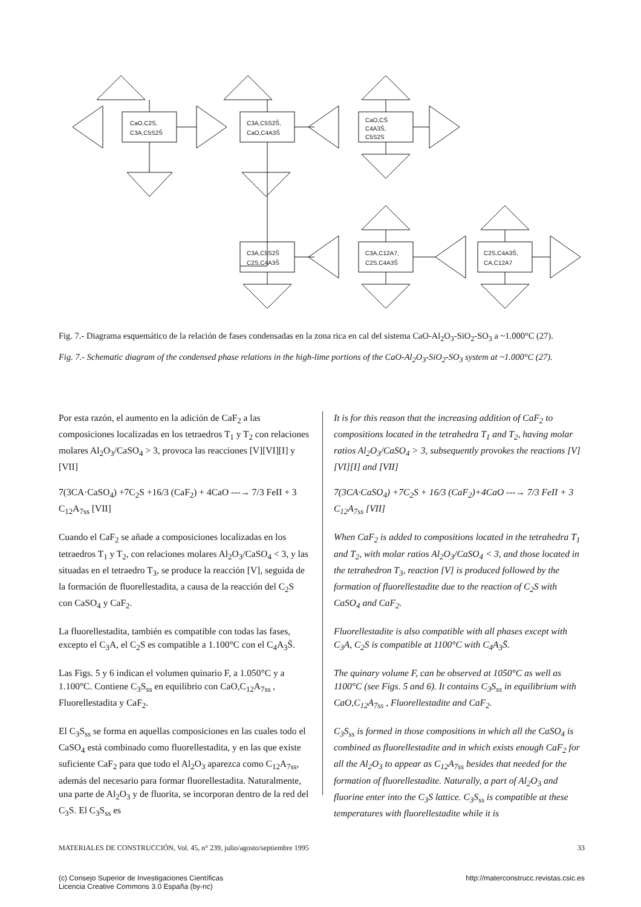CaO,C2S,
C3A,C5S2S̄
C3A,C5S2S̄,
CaO,C4A3S̄
CaO,CS̄
C4A3S̄,
C5S2S
C3A,C5S2S̄
C2S,C4A3S̄
C3A,C12A7,
C2S,C4A3S̄
C2S,C4A3S̄,
CA,C12A7
Fig. 7.- Diagrama esquemático de la relación de fases condensadas en la zona rica en cal del sistema CaO-Al<sub>2</sub>O<sub>3</sub>-SiO<sub>2</sub>-SO<sub>3</sub> a ~1.000°C (27).
Fig. 7.- Schematic diagram of the condensed phase relations in the high-lime portions of the CaO-Al<sub>2</sub>O<sub>3</sub>-SiO<sub>2</sub>-SO<sub>3</sub> system at ~1.000°C (27).
Por esta razón, el aumento en la adición de CaF<sub>2</sub> a las composiciones localizadas en los tetraedros T<sub>1</sub> y T<sub>2</sub> con relaciones molares Al<sub>2</sub>O<sub>3</sub>/CaSO<sub>4</sub> > 3, provoca las reacciones [V][VI][I] y [VII]
7(3CA·CaSO<sub>4</sub>) +7C<sub>2</sub>S +16/3 (CaF<sub>2</sub>) + 4CaO ---→ 7/3 FeII + 3 C<sub>12</sub>A<sub>7ss</sub> [VII]
Cuando el CaF<sub>2</sub> se añade a composiciones localizadas en los tetraedros T<sub>1</sub> y T<sub>2</sub>, con relaciones molares Al<sub>2</sub>O<sub>3</sub>/CaSO<sub>4</sub> < 3, y las situadas en el tetraedro T<sub>3</sub>, se produce la reacción [V], seguida de la formación de fluorellestadita, a causa de la reacción del C<sub>2</sub>S con CaSO<sub>4</sub> y CaF<sub>2</sub>.
La fluorellestadita, también es compatible con todas las fases, excepto el C<sub>3</sub>A, el C<sub>2</sub>S es compatible a 1.100°C con el C<sub>4</sub>A<sub>3</sub>S̄.
Las Figs. 5 y 6 indican el volumen quinario F, a 1.050°C y a 1.100°C. Contiene C<sub>3</sub>S<sub>ss</sub> en equilibrio con CaO,C<sub>12</sub>A<sub>7ss</sub> , Fluorellestadita y CaF<sub>2</sub>.
El C<sub>3</sub>S<sub>ss</sub> se forma en aquellas composiciones en las cuales todo el CaSO<sub>4</sub> está combinado como fluorellestadita, y en las que existe suficiente CaF<sub>2</sub> para que todo el Al<sub>2</sub>O<sub>3</sub> aparezca como C<sub>12</sub>A<sub>7ss</sub>, además del necesario para formar fluorellestadita. Naturalmente, una parte de Al<sub>2</sub>O<sub>3</sub> y de fluorita, se incorporan dentro de la red del C<sub>3</sub>S. El C<sub>3</sub>S<sub>ss</sub> es
It is for this reason that the increasing addition of CaF<sub>2</sub> to compositions located in the tetrahedra T<sub>1</sub> and T<sub>2</sub>, having molar ratios Al<sub>2</sub>O<sub>3</sub>/CaSO<sub>4</sub> > 3, subsequently provokes the reactions [V][VI][I] and [VII]
7(3CA·CaSO<sub>4</sub>) +7C<sub>2</sub>S + 16/3 (CaF<sub>2</sub>)+4CaO ---→ 7/3 FeII + 3 C<sub>12</sub>A<sub>7ss</sub> [VII]
When CaF<sub>2</sub> is added to compositions located in the tetrahedra T<sub>1</sub> and T<sub>2</sub>, with molar ratios Al<sub>2</sub>O<sub>3</sub>/CaSO<sub>4</sub> < 3, and those located in the tetrahedron T<sub>3</sub>, reaction [V] is produced followed by the formation of fluorellestadite due to the reaction of C<sub>2</sub>S with CaSO<sub>4</sub> and CaF<sub>2</sub>.
Fluorellestadite is also compatible with all phases except with C<sub>3</sub>A, C<sub>2</sub>S is compatible at 1100°C with C<sub>4</sub>A<sub>3</sub>S̄.
The quinary volume F, can be observed at 1050°C as well as 1100°C (see Figs. 5 and 6). It contains C<sub>3</sub>S<sub>ss</sub> in equilibrium with CaO,C<sub>12</sub>A<sub>7ss</sub> , Fluorellestadite and CaF<sub>2</sub>.
C<sub>3</sub>S<sub>ss</sub> is formed in those compositions in which all the CaSO<sub>4</sub> is combined as fluorellestadite and in which exists enough CaF<sub>2</sub> for all the Al<sub>2</sub>O<sub>3</sub> to appear as C<sub>12</sub>A<sub>7ss</sub> besides that needed for the formation of fluorellestadite. Naturally, a part of Al<sub>2</sub>O<sub>3</sub> and fluorine enter into the C<sub>3</sub>S lattice. C<sub>3</sub>S<sub>ss</sub> is compatible at these temperatures with fluorellestadite while it is
MATERIALES DE CONSTRUCCIÓN, Vol. 45, n° 239, julio/agosto/septiembre 1995 33
(c) Consejo Superior de Investigaciones Científicas
Licencia Creative Commons 3.0 España (by-nc) http://materconstrucc.revistas.csic.es